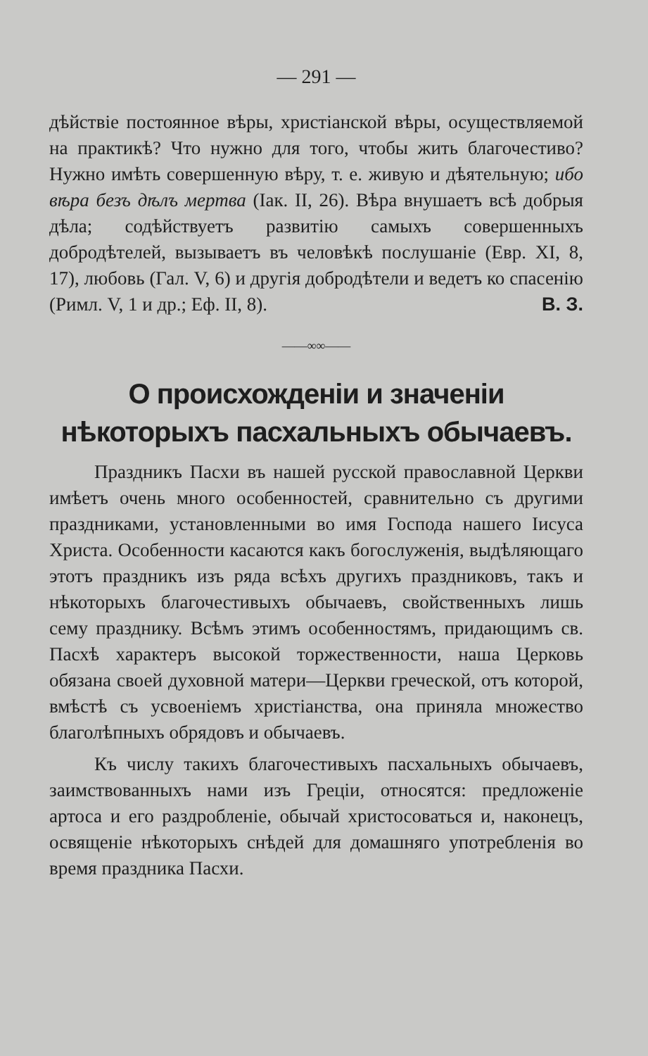— 291 —
дѣйствіе постоянное вѣры, христіанской вѣры, осуществляемой на практикѣ? Что нужно для того, чтобы жить благочестиво? Нужно имѣть совершенную вѣру, т. е. живую и дѣятельную; ибо вѣра безъ дѣлъ мертва (Іак. II, 26). Вѣра внушаетъ всѣ добрыя дѣла; содѣйствуетъ развитію самыхъ совершенныхъ добродѣтелей, вызываетъ въ человѣкѣ послушаніе (Евр. XI, 8, 17), любовь (Гал. V, 6) и другія добродѣтели и ведетъ ко спасенію (Римл. V, 1 и др.; Еф. II, 8). В. З.
——∞∞——
О происхожденіи и значеніи нѣкоторыхъ пасхальныхъ обычаевъ.
Праздникъ Пасхи въ нашей русской православной Церкви имѣетъ очень много особенностей, сравнительно съ другими праздниками, установленными во имя Господа нашего Іисуса Христа. Особенности касаются какъ богослуженія, выдѣляющаго этотъ праздникъ изъ ряда всѣхъ другихъ праздниковъ, такъ и нѣкоторыхъ благочестивыхъ обычаевъ, свойственныхъ лишь сему празднику. Всѣмъ этимъ особенностямъ, придающимъ св. Пасхѣ характеръ высокой торжественности, наша Церковь обязана своей духовной матери—Церкви греческой, отъ которой, вмѣстѣ съ усвоеніемъ христіанства, она приняла множество благолѣпныхъ обрядовъ и обычаевъ.
Къ числу такихъ благочестивыхъ пасхальныхъ обычаевъ, заимствованныхъ нами изъ Греціи, относятся: предложеніе артоса и его раздробленіе, обычай христосоваться и, наконецъ, освященіе нѣкоторыхъ снѣдей для домашняго употребленія во время праздника Пасхи.